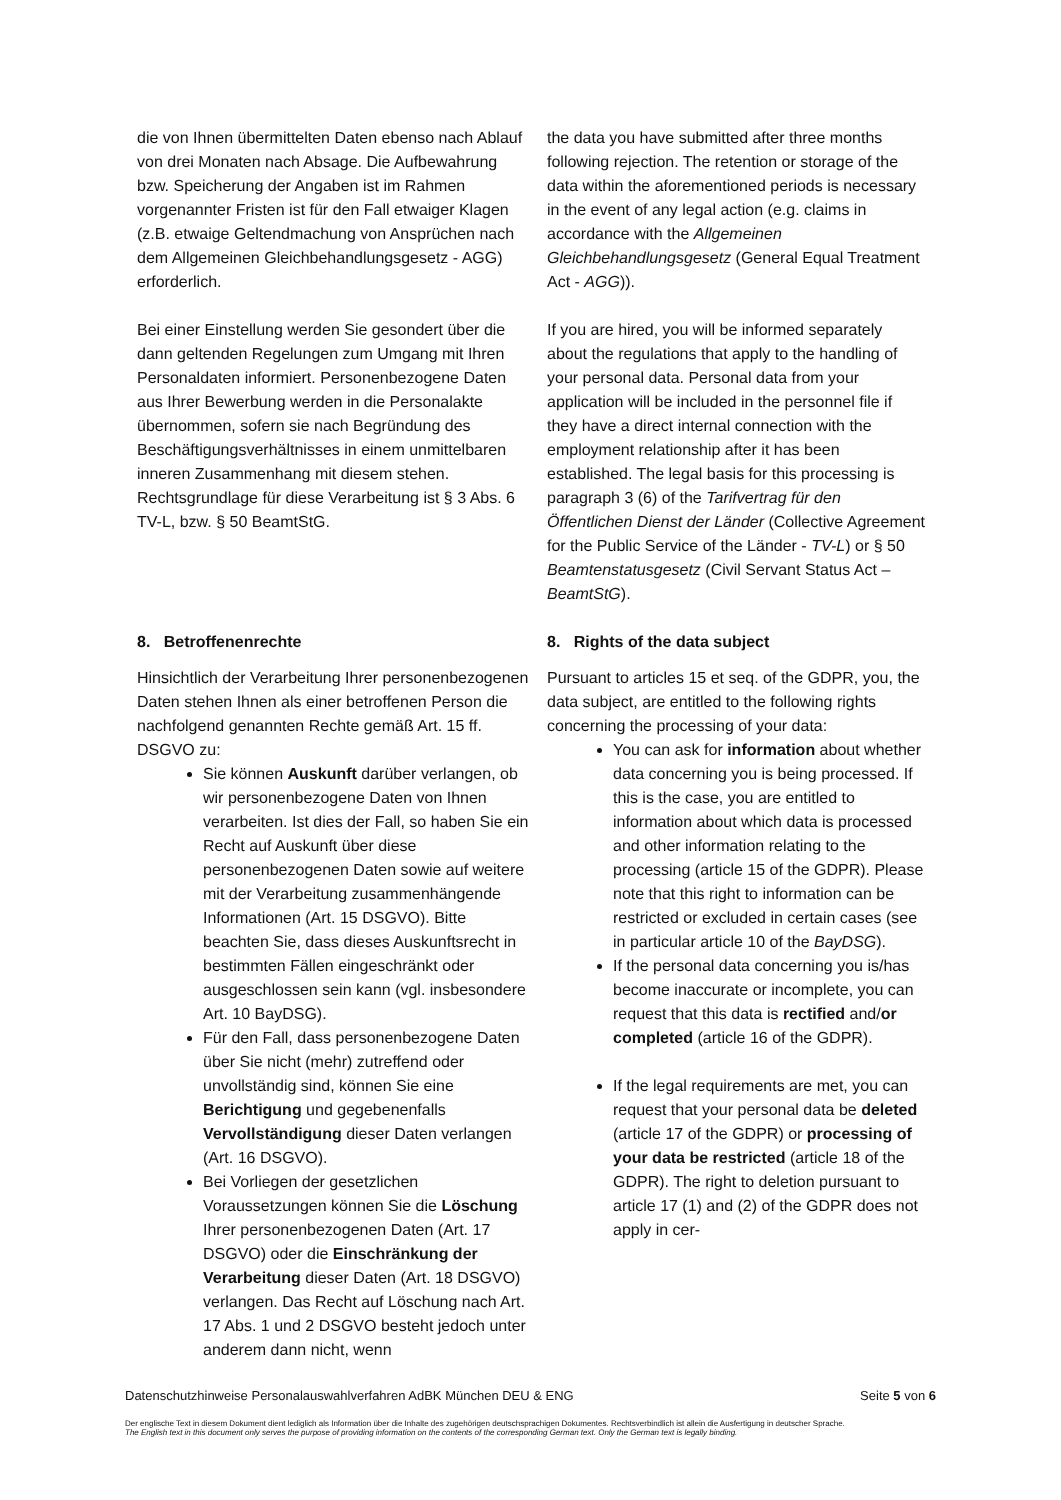die von Ihnen übermittelten Daten ebenso nach Ablauf von drei Monaten nach Absage. Die Aufbewahrung bzw. Speicherung der Angaben ist im Rahmen vorgenannter Fristen ist für den Fall etwaiger Klagen (z.B. etwaige Geltendmachung von Ansprüchen nach dem Allgemeinen Gleichbehandlungsgesetz - AGG) erforderlich.
Bei einer Einstellung werden Sie gesondert über die dann geltenden Regelungen zum Umgang mit Ihren Personaldaten informiert. Personenbezogene Daten aus Ihrer Bewerbung werden in die Personalakte übernommen, sofern sie nach Begründung des Beschäftigungsverhältnisses in einem unmittelbaren inneren Zusammenhang mit diesem stehen. Rechtsgrundlage für diese Verarbeitung ist § 3 Abs. 6 TV-L, bzw. § 50 BeamtStG.
the data you have submitted after three months following rejection. The retention or storage of the data within the aforementioned periods is necessary in the event of any legal action (e.g. claims in accordance with the Allgemeinen Gleichbehandlungsgesetz (General Equal Treatment Act - AGG)).
If you are hired, you will be informed separately about the regulations that apply to the handling of your personal data. Personal data from your application will be included in the personnel file if they have a direct internal connection with the employment relationship after it has been established. The legal basis for this processing is paragraph 3 (6) of the Tarifvertrag für den Öffentlichen Dienst der Länder (Collective Agreement for the Public Service of the Länder - TV-L) or § 50 Beamtenstatusgesetz (Civil Servant Status Act – BeamtStG).
8. Betroffenenrechte
Hinsichtlich der Verarbeitung Ihrer personenbezogenen Daten stehen Ihnen als einer betroffenen Person die nachfolgend genannten Rechte gemäß Art. 15 ff. DSGVO zu:
Sie können Auskunft darüber verlangen, ob wir personenbezogene Daten von Ihnen verarbeiten. Ist dies der Fall, so haben Sie ein Recht auf Auskunft über diese personenbezogenen Daten sowie auf weitere mit der Verarbeitung zusammenhängende Informationen (Art. 15 DSGVO). Bitte beachten Sie, dass dieses Auskunftsrecht in bestimmten Fällen eingeschränkt oder ausgeschlossen sein kann (vgl. insbesondere Art. 10 BayDSG).
Für den Fall, dass personenbezogene Daten über Sie nicht (mehr) zutreffend oder unvollständig sind, können Sie eine Berichtigung und gegebenenfalls Vervollständigung dieser Daten verlangen (Art. 16 DSGVO).
Bei Vorliegen der gesetzlichen Voraussetzungen können Sie die Löschung Ihrer personenbezogenen Daten (Art. 17 DSGVO) oder die Einschränkung der Verarbeitung dieser Daten (Art. 18 DSGVO) verlangen. Das Recht auf Löschung nach Art. 17 Abs. 1 und 2 DSGVO besteht jedoch unter anderem dann nicht, wenn
8. Rights of the data subject
Pursuant to articles 15 et seq. of the GDPR, you, the data subject, are entitled to the following rights concerning the processing of your data:
You can ask for information about whether data concerning you is being processed. If this is the case, you are entitled to information about which data is processed and other information relating to the processing (article 15 of the GDPR). Please note that this right to information can be restricted or excluded in certain cases (see in particular article 10 of the BayDSG).
If the personal data concerning you is/has become inaccurate or incomplete, you can request that this data is rectified and/or completed (article 16 of the GDPR).
If the legal requirements are met, you can request that your personal data be deleted (article 17 of the GDPR) or processing of your data be restricted (article 18 of the GDPR). The right to deletion pursuant to article 17 (1) and (2) of the GDPR does not apply in cer-
Datenschutzhinweise Personalauswahlverfahren AdBK München DEU & ENG Seite 5 von 6
Der englische Text in diesem Dokument dient lediglich als Information über die Inhalte des zugehörigen deutschsprachigen Dokumentes. Rechtsverbindlich ist allein die Ausfertigung in deutscher Sprache.
The English text in this document only serves the purpose of providing information on the contents of the corresponding German text. Only the German text is legally binding.